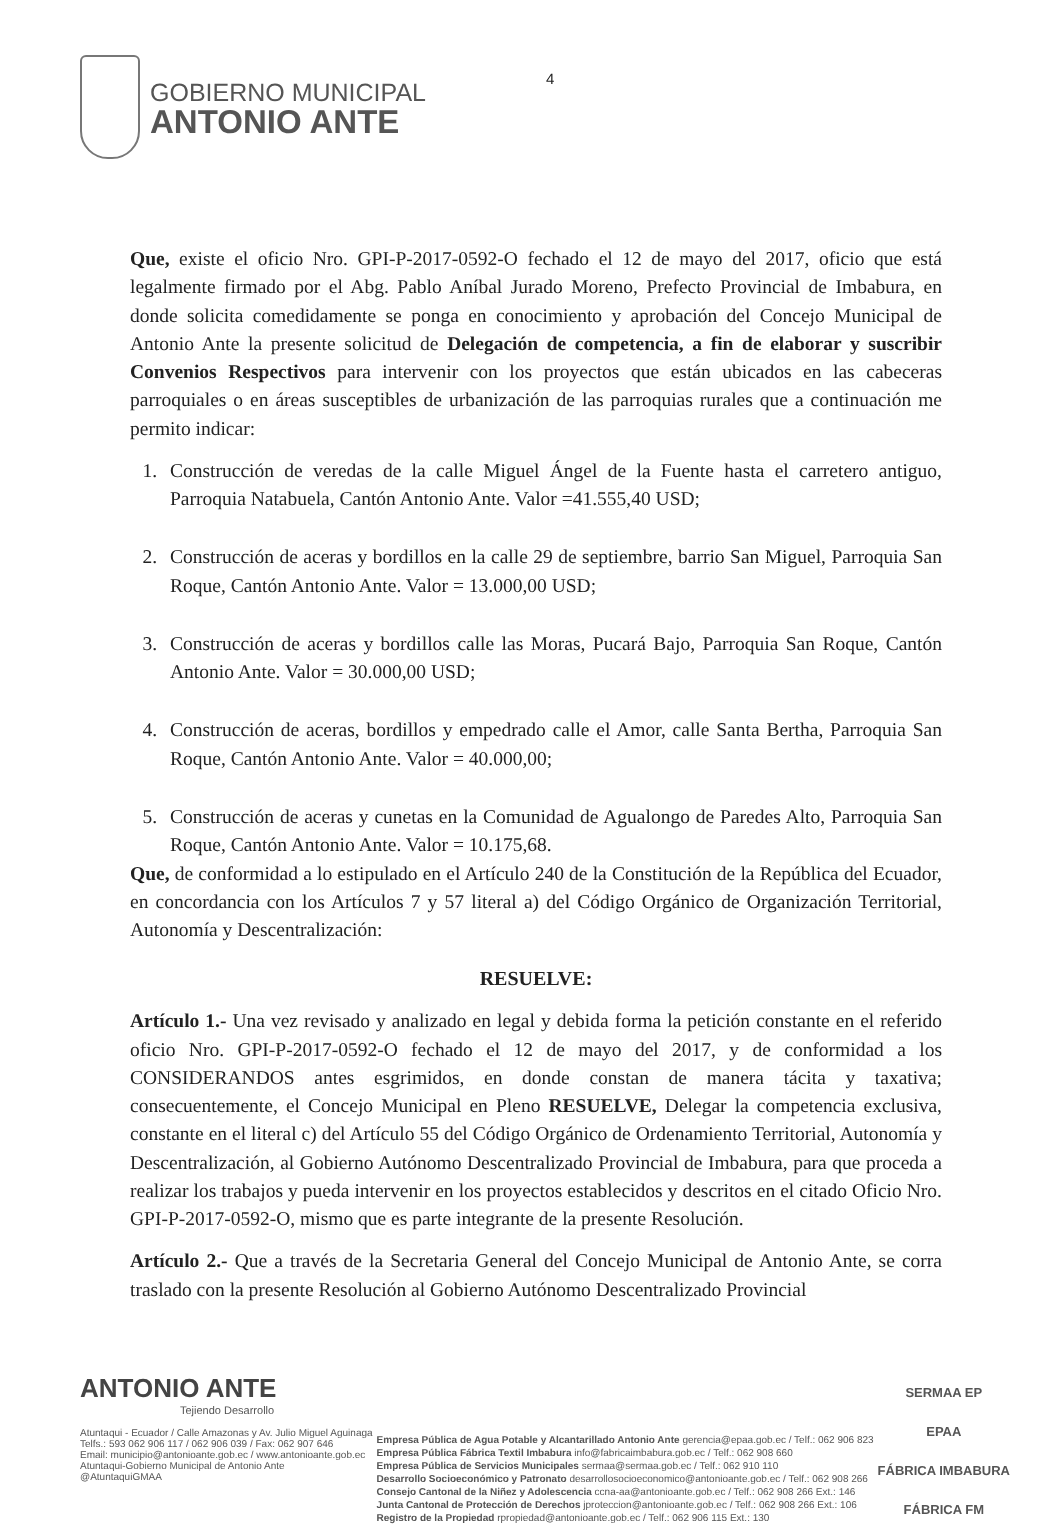GOBIERNO MUNICIPAL
ANTONIO ANTE
4
Que, existe el oficio Nro. GPI-P-2017-0592-O fechado el 12 de mayo del 2017, oficio que está legalmente firmado por el Abg. Pablo Aníbal Jurado Moreno, Prefecto Provincial de Imbabura, en donde solicita comedidamente se ponga en conocimiento y aprobación del Concejo Municipal de Antonio Ante la presente solicitud de Delegación de competencia, a fin de elaborar y suscribir Convenios Respectivos para intervenir con los proyectos que están ubicados en las cabeceras parroquiales o en áreas susceptibles de urbanización de las parroquias rurales que a continuación me permito indicar:
1. Construcción de veredas de la calle Miguel Ángel de la Fuente hasta el carretero antiguo, Parroquia Natabuela, Cantón Antonio Ante. Valor =41.555,40 USD;
2. Construcción de aceras y bordillos en la calle 29 de septiembre, barrio San Miguel, Parroquia San Roque, Cantón Antonio Ante. Valor = 13.000,00 USD;
3. Construcción de aceras y bordillos calle las Moras, Pucará Bajo, Parroquia San Roque, Cantón Antonio Ante. Valor = 30.000,00 USD;
4. Construcción de aceras, bordillos y empedrado calle el Amor, calle Santa Bertha, Parroquia San Roque, Cantón Antonio Ante. Valor = 40.000,00;
5. Construcción de aceras y cunetas en la Comunidad de Agualongo de Paredes Alto, Parroquia San Roque, Cantón Antonio Ante. Valor = 10.175,68.
Que, de conformidad a lo estipulado en el Artículo 240 de la Constitución de la República del Ecuador, en concordancia con los Artículos 7 y 57 literal a) del Código Orgánico de Organización Territorial, Autonomía y Descentralización:
RESUELVE:
Artículo 1.- Una vez revisado y analizado en legal y debida forma la petición constante en el referido oficio Nro. GPI-P-2017-0592-O fechado el 12 de mayo del 2017, y de conformidad a los CONSIDERANDOS antes esgrimidos, en donde constan de manera tácita y taxativa; consecuentemente, el Concejo Municipal en Pleno RESUELVE, Delegar la competencia exclusiva, constante en el literal c) del Artículo 55 del Código Orgánico de Ordenamiento Territorial, Autonomía y Descentralización, al Gobierno Autónomo Descentralizado Provincial de Imbabura, para que proceda a realizar los trabajos y pueda intervenir en los proyectos establecidos y descritos en el citado Oficio Nro. GPI-P-2017-0592-O, mismo que es parte integrante de la presente Resolución.
Artículo 2.- Que a través de la Secretaria General del Concejo Municipal de Antonio Ante, se corra traslado con la presente Resolución al Gobierno Autónomo Descentralizado Provincial
ANTONIO ANTE
Tejiendo Desarrollo
Atuntaqui - Ecuador / Calle Amazonas y Av. Julio Miguel Aguinaga
Telfs.: 593 062 906 117 / 062 906 039 / Fax: 062 907 646
Email: municipio@antonioante.gob.ec / www.antonioante.gob.ec
Atuntaqui-Gobierno Municipal de Antonio Ante
@AtuntaquiGMAA
Empresa Pública de Agua Potable y Alcantarillado Antonio Ante gerencia@epaa.gob.ec / Telf.: 062 906 823
Empresa Pública Fábrica Textil Imbabura info@fabricaimbabura.gob.ec / Telf.: 062 908 660
Empresa Pública de Servicios Municipales sermaa@sermaa.gob.ec / Telf.: 062 910 110
Desarrollo Socioeconómico y Patronato desarrollosocioeconomico@antonioante.gob.ec / Telf.: 062 908 266
Consejo Cantonal de la Niñez y Adolescencia ccna-aa@antonioante.gob.ec / Telf.: 062 908 266 Ext.: 146
Junta Cantonal de Protección de Derechos jproteccion@antonioante.gob.ec / Telf.: 062 908 266 Ext.: 106
Registro de la Propiedad rpropiedad@antonioante.gob.ec / Telf.: 062 906 115 Ext.: 130
SERMAA EP
EPAA
FÁBRICA IMBABURA
FÁBRICA FM